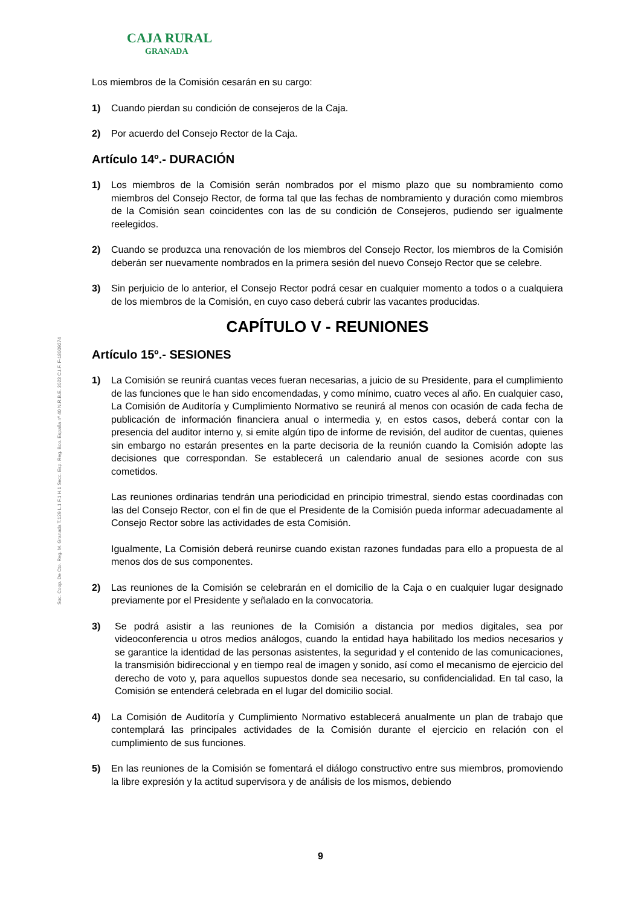CAJA RURAL
GRANADA
Soc. Coop. De Cto. Reg. M. Granada T.129 L.1 F.1 H.1 Secc. Esp. Reg. Bco. España nº 40 N.R.B.E. 3023 C.I.F. F-18009274
Los miembros de la Comisión cesarán en su cargo:
1) Cuando pierdan su condición de consejeros de la Caja.
2) Por acuerdo del Consejo Rector de la Caja.
Artículo 14º.- DURACIÓN
1) Los miembros de la Comisión serán nombrados por el mismo plazo que su nombramiento como miembros del Consejo Rector, de forma tal que las fechas de nombramiento y duración como miembros de la Comisión sean coincidentes con las de su condición de Consejeros, pudiendo ser igualmente reelegidos.
2) Cuando se produzca una renovación de los miembros del Consejo Rector, los miembros de la Comisión deberán ser nuevamente nombrados en la primera sesión del nuevo Consejo Rector que se celebre.
3) Sin perjuicio de lo anterior, el Consejo Rector podrá cesar en cualquier momento a todos o a cualquiera de los miembros de la Comisión, en cuyo caso deberá cubrir las vacantes producidas.
CAPÍTULO V - REUNIONES
Artículo 15º.- SESIONES
1) La Comisión se reunirá cuantas veces fueran necesarias, a juicio de su Presidente, para el cumplimiento de las funciones que le han sido encomendadas, y como mínimo, cuatro veces al año. En cualquier caso, La Comisión de Auditoría y Cumplimiento Normativo se reunirá al menos con ocasión de cada fecha de publicación de información financiera anual o intermedia y, en estos casos, deberá contar con la presencia del auditor interno y, si emite algún tipo de informe de revisión, del auditor de cuentas, quienes sin embargo no estarán presentes en la parte decisoria de la reunión cuando la Comisión adopte las decisiones que correspondan. Se establecerá un calendario anual de sesiones acorde con sus cometidos.
Las reuniones ordinarias tendrán una periodicidad en principio trimestral, siendo estas coordinadas con las del Consejo Rector, con el fin de que el Presidente de la Comisión pueda informar adecuadamente al Consejo Rector sobre las actividades de esta Comisión.
Igualmente, La Comisión deberá reunirse cuando existan razones fundadas para ello a propuesta de al menos dos de sus componentes.
2) Las reuniones de la Comisión se celebrarán en el domicilio de la Caja o en cualquier lugar designado previamente por el Presidente y señalado en la convocatoria.
3) Se podrá asistir a las reuniones de la Comisión a distancia por medios digitales, sea por videoconferencia u otros medios análogos, cuando la entidad haya habilitado los medios necesarios y se garantice la identidad de las personas asistentes, la seguridad y el contenido de las comunicaciones, la transmisión bidireccional y en tiempo real de imagen y sonido, así como el mecanismo de ejercicio del derecho de voto y, para aquellos supuestos donde sea necesario, su confidencialidad. En tal caso, la Comisión se entenderá celebrada en el lugar del domicilio social.
4) La Comisión de Auditoría y Cumplimiento Normativo establecerá anualmente un plan de trabajo que contemplará las principales actividades de la Comisión durante el ejercicio en relación con el cumplimiento de sus funciones.
5) En las reuniones de la Comisión se fomentará el diálogo constructivo entre sus miembros, promoviendo la libre expresión y la actitud supervisora y de análisis de los mismos, debiendo
9